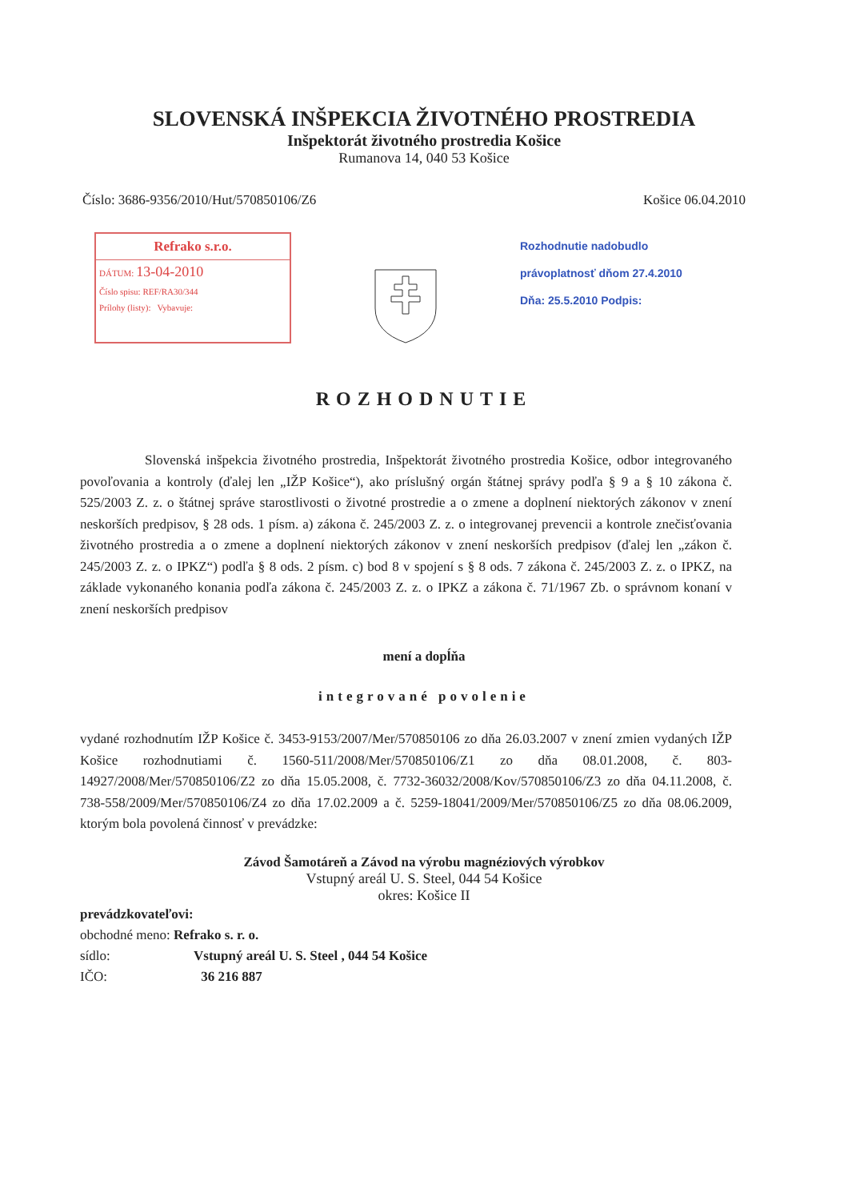SLOVENSKÁ INŠPEKCIA ŽIVOTNÉHO PROSTREDIA
Inšpektorát životného prostredia Košice
Rumanova 14, 040 53 Košice
Číslo: 3686-9356/2010/Hut/570850106/Z6 Košice 06.04.2010
Refrako s.r.o.
DÁTUM: 13-04-2010
Číslo spisu: REF/RA30/344
Prílohy (listy): Vybavuje:
Rozhodnutie nadobudlo
právoplatnosť dňom 27.4.2010
Dňa: 25.5.2010 Podpis:
ROZHODNUTIE
Slovenská inšpekcia životného prostredia, Inšpektorát životného prostredia Košice, odbor integrovaného povoľovania a kontroly (ďalej len „IŽP Košice“), ako príslušný orgán štátnej správy podľa § 9 a § 10 zákona č. 525/2003 Z. z. o štátnej správe starostlivosti o životné prostredie a o zmene a doplnení niektorých zákonov v znení neskorších predpisov, § 28 ods. 1 písm. a) zákona č. 245/2003 Z. z. o integrovanej prevencii a kontrole znečisťovania životného prostredia a o zmene a doplnení niektorých zákonov v znení neskorších predpisov (ďalej len „zákon č. 245/2003 Z. z. o IPKZ“) podľa § 8 ods. 2 písm. c) bod 8 v spojení s § 8 ods. 7 zákona č. 245/2003 Z. z. o IPKZ, na základe vykonaného konania podľa zákona č. 245/2003 Z. z. o IPKZ a zákona č. 71/1967 Zb. o správnom konaní v znení neskorších predpisov
mení a dopĺňa
integrované povolenie
vydané rozhodnutím IŽP Košice č. 3453-9153/2007/Mer/570850106 zo dňa 26.03.2007 v znení zmien vydaných IŽP Košice rozhodnutiami č. 1560-511/2008/Mer/570850106/Z1 zo dňa 08.01.2008, č. 803-14927/2008/Mer/570850106/Z2 zo dňa 15.05.2008, č. 7732-36032/2008/Kov/570850106/Z3 zo dňa 04.11.2008, č. 738-558/2009/Mer/570850106/Z4 zo dňa 17.02.2009 a č. 5259-18041/2009/Mer/570850106/Z5 zo dňa 08.06.2009, ktorým bola povolená činnosť v prevádzke:
Závod Šamotáreň a Závod na výrobu magnéziových výrobkov
Vstupný areál U. S. Steel, 044 54 Košice
okres: Košice II
prevádzkovateľovi:
obchodné meno: Refrako s. r. o.
sídlo: Vstupný areál U. S. Steel , 044 54 Košice
IČO: 36 216 887